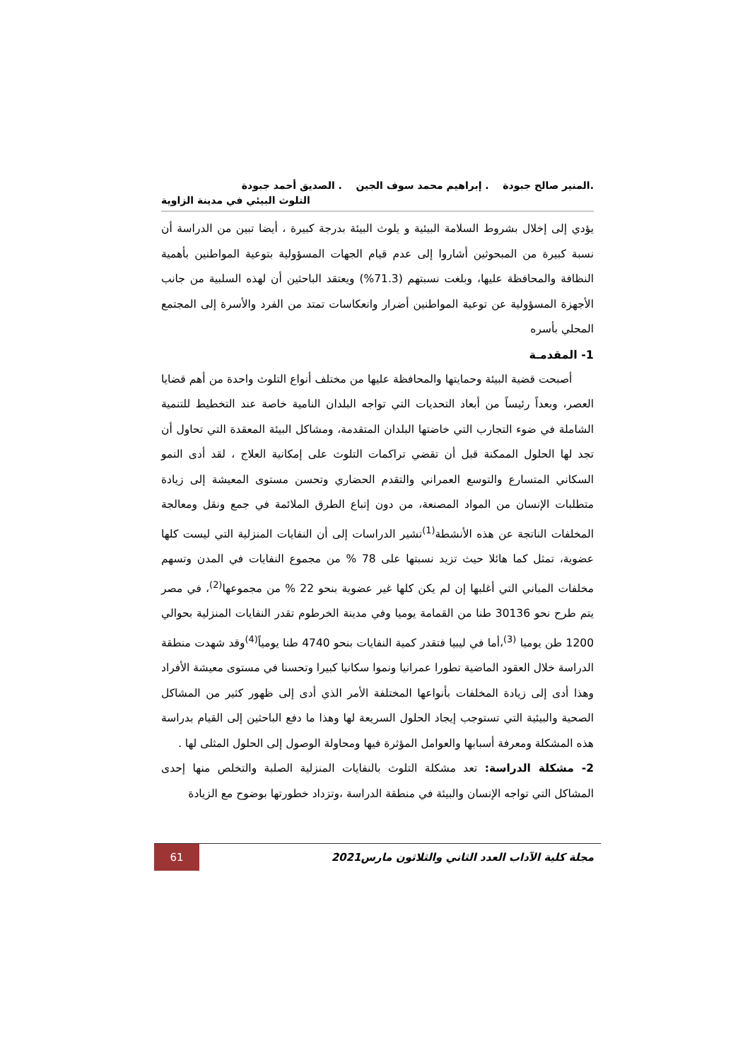.المنير صالح جبودة . إبراهيم محمد سوف الجين . الصديق أحمد جبودة
التلوث البيئي في مدينة الزاوية
يؤدي إلى إخلال بشروط السلامة البيئية و يلوث البيئة بدرجة كبيرة ، أيضا تبين من الدراسة أن نسبة كبيرة من المبحوثين أشاروا إلى عدم قيام الجهات المسؤولية بتوعية المواطنين بأهمية النظافة والمحافظة عليها، وبلغت نسبتهم (71.3%) ويعتقد الباحثين أن لهذه السلبية من جانب الأجهزة المسؤولية عن توعية المواطنين أضرار وانعكاسات تمتد من الفرد والأسرة إلى المجتمع المحلي بأسره
1- المقدمـة
أصبحت قضية البيئة وحمايتها والمحافظة عليها من مختلف أنواع التلوث واحدة من أهم قضايا العصر، وبعداً رئيساً من أبعاد التحديات التي تواجه البلدان النامية خاصة عند التخطيط للتنمية الشاملة في ضوء التجارب التي خاضتها البلدان المتقدمة، ومشاكل البيئة المعقدة التي تحاول أن تجد لها الحلول الممكنة قبل أن تقضي تراكمات التلوث على إمكانية العلاج ، لقد أدى النمو السكاني المتسارع والتوسع العمراني والتقدم الحضاري وتحسن مستوى المعيشة إلى زيادة متطلبات الإنسان من المواد المصنعة، من دون إتباع الطرق الملائمة في جمع ونقل ومعالجة المخلفات الناتجة عن هذه الأنشطة<sup>(1)</sup>تشير الدراسات إلى أن النفايات المنزلية التي ليست كلها عضوية، تمثل كما هائلا حيث تزيد نسبتها على 78 % من مجموع النفايات في المدن وتسهم مخلفات المباني التي أغلبها إن لم يكن كلها غير عضوية بنحو 22 % من مجموعها<sup>(2)</sup>، في مصر يتم طرح نحو 30136 طنا من القمامة يوميا وفي مدينة الخرطوم تقدر النفايات المنزلية بحوالي 1200 طن يوميا <sup>(3)</sup>،أما في ليبيا فتقدر كمية النفايات بنحو 4740 طنا يومياً<sup>(4)</sup>وقد شهدت منطقة الدراسة خلال العقود الماضية تطورا عمرانيا ونموا سكانيا كبيرا وتحسنا في مستوى معيشة الأفراد وهذا أدى إلى زيادة المخلفات بأنواعها المختلفة الأمر الذي أدى إلى ظهور كثير من المشاكل الصحية والبيئية التي تستوجب إيجاد الحلول السريعة لها وهذا ما دفع الباحثين إلى القيام بدراسة هذه المشكلة ومعرفة أسبابها والعوامل المؤثرة فيها ومحاولة الوصول إلى الحلول المثلى لها .
2- مشكلة الدراسة: تعد مشكلة التلوث بالنفايات المنزلية الصلبة والتخلص منها إحدى المشاكل التي تواجه الإنسان والبيئة في منطقة الدراسة ،وتزداد خطورتها بوضوح مع الزيادة
مجلة كلية الآداب العدد الثاني والثلاثون مارس2021
61